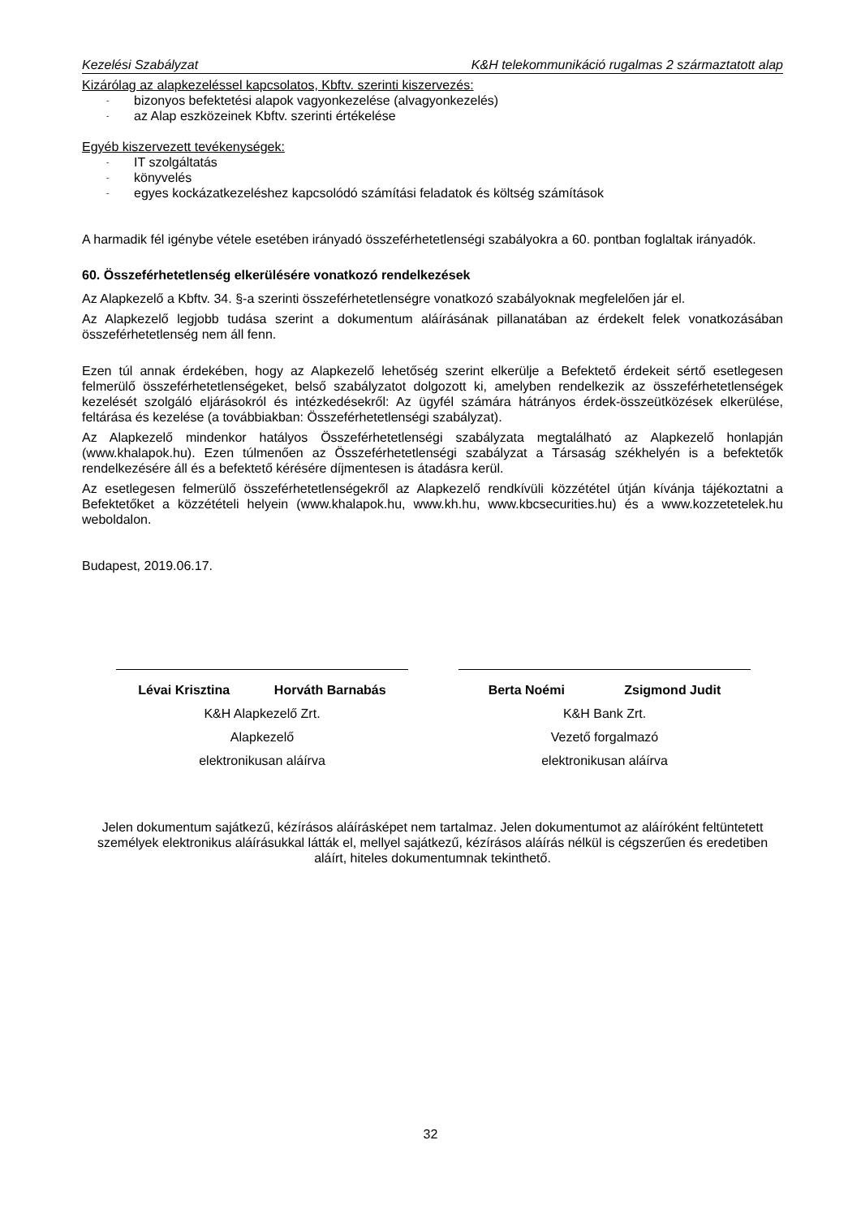Kezelési Szabályzat K&H telekommunikáció rugalmas 2 származtatott alap
Kizárólag az alapkezeléssel kapcsolatos, Kbftv. szerinti kiszervezés:
- bizonyos befektetési alapok vagyonkezelése (alvagyonkezelés)
- az Alap eszközeinek Kbftv. szerinti értékelése
Egyéb kiszervezett tevékenységek:
- IT szolgáltatás
- könyvelés
- egyes kockázatkezeléshez kapcsolódó számítási feladatok és költség számítások
A harmadik fél igénybe vétele esetében irányadó összeférhetetlenségi szabályokra a 60. pontban foglaltak irányadók.
60. Összeférhetetlenség elkerülésére vonatkozó rendelkezések
Az Alapkezelő a Kbftv. 34. §-a szerinti összeférhetetlenségre vonatkozó szabályoknak megfelelően jár el.
Az Alapkezelő legjobb tudása szerint a dokumentum aláírásának pillanatában az érdekelt felek vonatkozásában összeférhetetlenség nem áll fenn.
Ezen túl annak érdekében, hogy az Alapkezelő lehetőség szerint elkerülje a Befektető érdekeit sértő esetlegesen felmerülő összeférhetetlenségeket, belső szabályzatot dolgozott ki, amelyben rendelkezik az összeférhetetlenségek kezelését szolgáló eljárásokról és intézkedésekről: Az ügyfél számára hátrányos érdek-összeütközések elkerülése, feltárása és kezelése (a továbbiakban: Összeférhetetlenségi szabályzat).
Az Alapkezelő mindenkor hatályos Összeférhetetlenségi szabályzata megtalálható az Alapkezelő honlapján (www.khalapok.hu). Ezen túlmenően az Összeférhetetlenségi szabályzat a Társaság székhelyén is a befektetők rendelkezésére áll és a befektető kérésére díjmentesen is átadásra kerül.
Az esetlegesen felmerülő összeférhetetlenségekről az Alapkezelő rendkívüli közzététel útján kívánja tájékoztatni a Befektetőket a közzétételi helyein (www.khalapok.hu, www.kh.hu, www.kbcsecurities.hu) és a www.kozzetetelek.hu weboldalon.
Budapest, 2019.06.17.
Lévai Krisztina Horváth Barnabás
K&H Alapkezelő Zrt.
Alapkezelő
elektronikusan aláírva
Berta Noémi Zsigmond Judit
K&H Bank Zrt.
Vezető forgalmazó
elektronikusan aláírva
Jelen dokumentum sajátkezű, kézírásos aláírásképet nem tartalmaz. Jelen dokumentumot az aláíróként feltüntetett személyek elektronikus aláírásukkal látták el, mellyel sajátkezű, kézírásos aláírás nélkül is cégszerűen és eredetiben aláírt, hiteles dokumentumnak tekinthető.
32